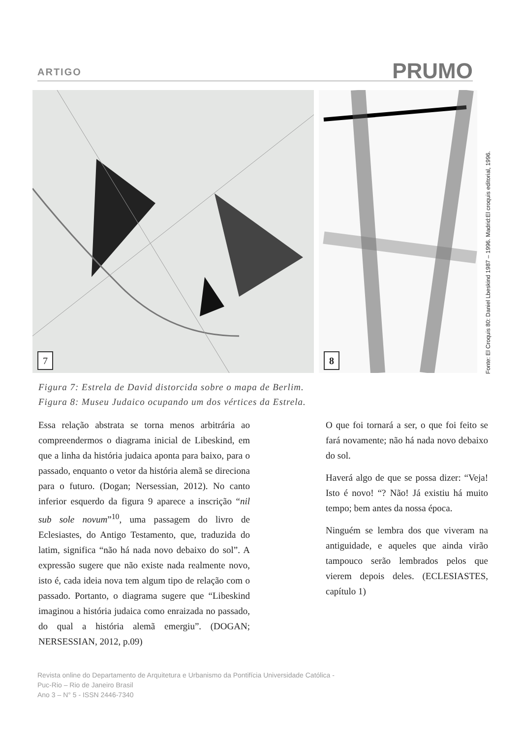ARTIGO PRUMO
7
8
Fonte: El Croquis 80: Daniel Lbeskind 1987 – 1996. Madrid:El croquis editorial, 1996.
Figura 7: Estrela de David distorcida sobre o mapa de Berlim.
Figura 8: Museu Judaico ocupando um dos vértices da Estrela.
Essa relação abstrata se torna menos arbitrária ao compreendermos o diagrama inicial de Libeskind, em que a linha da história judaica aponta para baixo, para o passado, enquanto o vetor da história alemã se direciona para o futuro. (Dogan; Nersessian, 2012). No canto inferior esquerdo da figura 9 aparece a inscrição “nil sub sole novum”<sup>10</sup>, uma passagem do livro de Eclesiastes, do Antigo Testamento, que, traduzida do latim, significa “não há nada novo debaixo do sol”. A expressão sugere que não existe nada realmente novo, isto é, cada ideia nova tem algum tipo de relação com o passado. Portanto, o diagrama sugere que “Libeskind imaginou a história judaica como enraizada no passado, do qual a história alemã emergiu”. (DOGAN; NERSESSIAN, 2012, p.09)
O que foi tornará a ser, o que foi feito se fará novamente; não há nada novo debaixo do sol.
Haverá algo de que se possa dizer: “Veja! Isto é novo! “? Não! Já existiu há muito tempo; bem antes da nossa época.
Ninguém se lembra dos que viveram na antiguidade, e aqueles que ainda virão tampouco serão lembrados pelos que vierem depois deles. (ECLESIASTES, capítulo 1)
Revista online do Departamento de Arquitetura e Urbanismo da Pontifícia Universidade Católica -
Puc-Rio – Rio de Janeiro Brasil
Ano 3 – N° 5 - ISSN 2446-7340